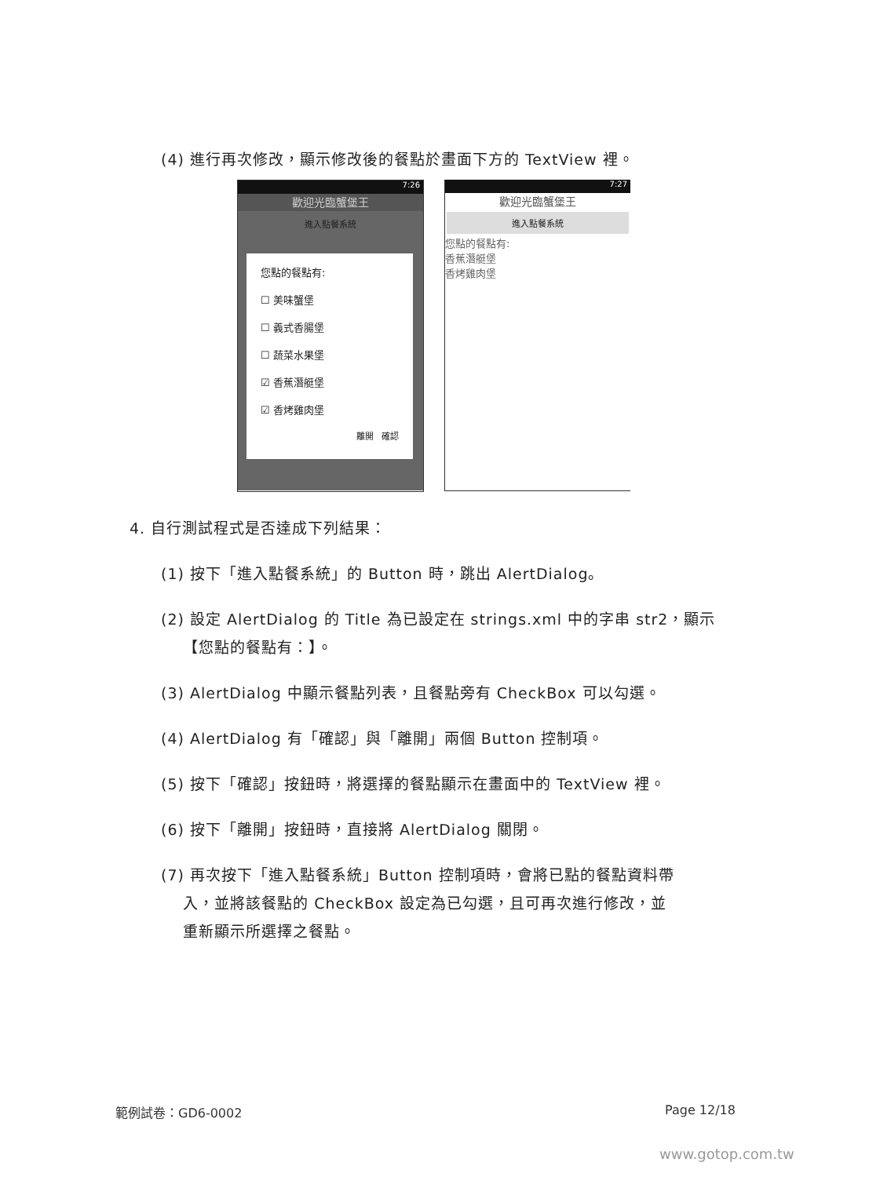(4) 進行再次修改，顯示修改後的餐點於畫面下方的 TextView 裡。
7:26
歡迎光臨蟹堡王
進入點餐系統
您點的餐點有:
☐ 美味蟹堡
☐ 義式香腸堡
☐ 蔬菜水果堡
☑ 香蕉潛艇堡
☑ 香烤雞肉堡
離開 確認
7:27
歡迎光臨蟹堡王
進入點餐系統
您點的餐點有:
香蕉潛艇堡
香烤雞肉堡
4. 自行測試程式是否達成下列結果：
(1) 按下「進入點餐系統」的 Button 時，跳出 AlertDialog。
(2) 設定 AlertDialog 的 Title 為已設定在 strings.xml 中的字串 str2，顯示
【您點的餐點有：】。
(3) AlertDialog 中顯示餐點列表，且餐點旁有 CheckBox 可以勾選。
(4) AlertDialog 有「確認」與「離開」兩個 Button 控制項。
(5) 按下「確認」按鈕時，將選擇的餐點顯示在畫面中的 TextView 裡。
(6) 按下「離開」按鈕時，直接將 AlertDialog 關閉。
(7) 再次按下「進入點餐系統」Button 控制項時，會將已點的餐點資料帶
入，並將該餐點的 CheckBox 設定為已勾選，且可再次進行修改，並
重新顯示所選擇之餐點。
範例試卷：GD6-0002 Page 12/18
www.gotop.com.tw